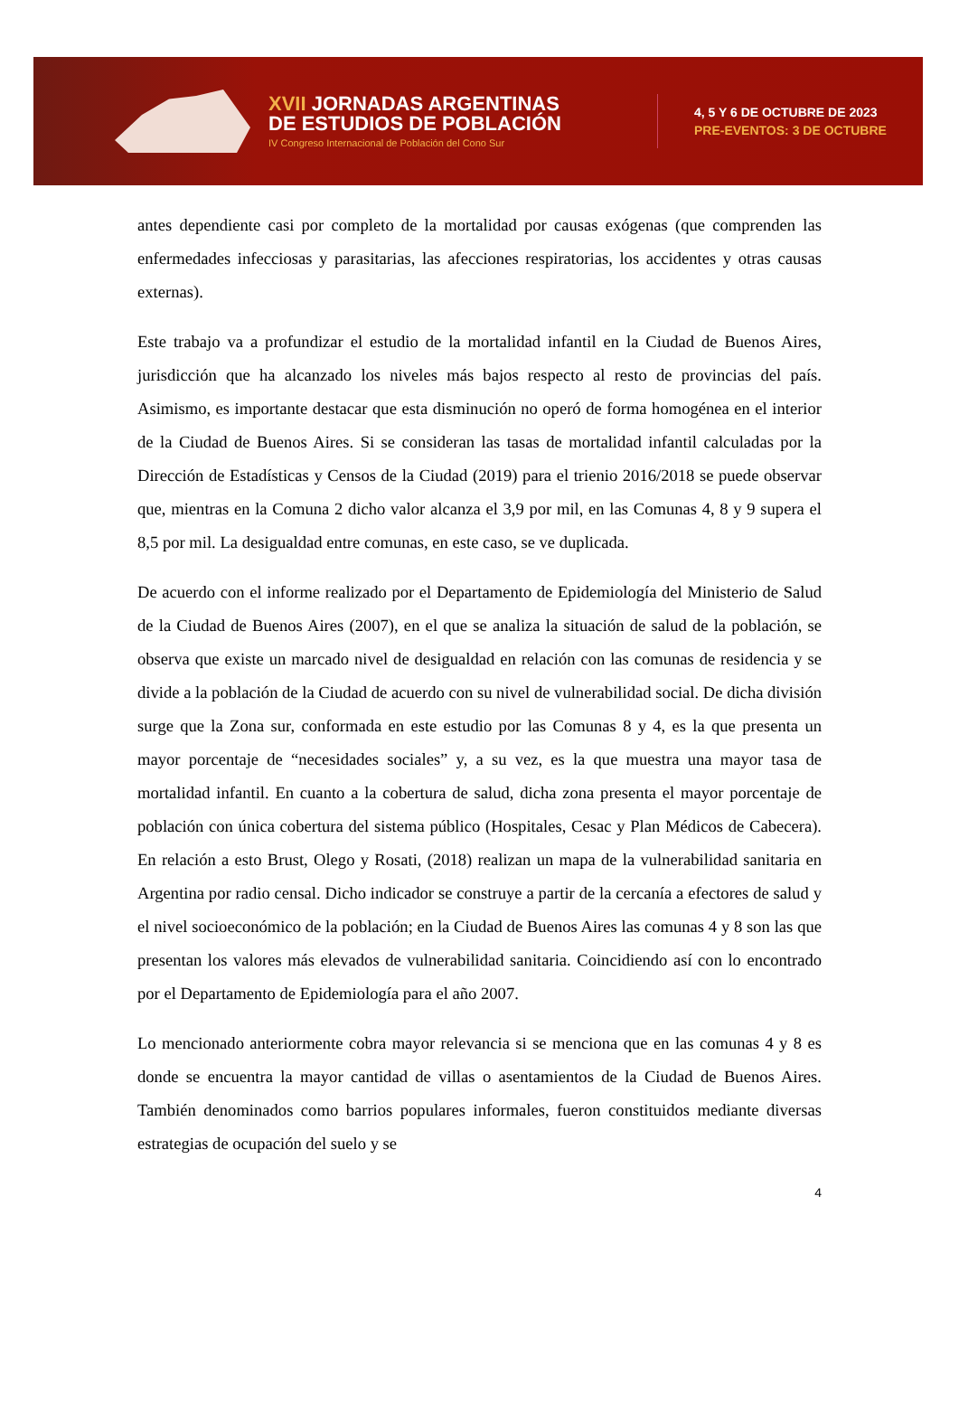XVII JORNADAS ARGENTINAS
DE ESTUDIOS DE POBLACIÓN
IV Congreso Internacional de Población del Cono Sur
4, 5 Y 6 DE OCTUBRE DE 2023
PRE-EVENTOS: 3 DE OCTUBRE
antes dependiente casi por completo de la mortalidad por causas exógenas (que comprenden las enfermedades infecciosas y parasitarias, las afecciones respiratorias, los accidentes y otras causas externas).
Este trabajo va a profundizar el estudio de la mortalidad infantil en la Ciudad de Buenos Aires, jurisdicción que ha alcanzado los niveles más bajos respecto al resto de provincias del país. Asimismo, es importante destacar que esta disminución no operó de forma homogénea en el interior de la Ciudad de Buenos Aires. Si se consideran las tasas de mortalidad infantil calculadas por la Dirección de Estadísticas y Censos de la Ciudad (2019) para el trienio 2016/2018 se puede observar que, mientras en la Comuna 2 dicho valor alcanza el 3,9 por mil, en las Comunas 4, 8 y 9 supera el 8,5 por mil. La desigualdad entre comunas, en este caso, se ve duplicada.
De acuerdo con el informe realizado por el Departamento de Epidemiología del Ministerio de Salud de la Ciudad de Buenos Aires (2007), en el que se analiza la situación de salud de la población, se observa que existe un marcado nivel de desigualdad en relación con las comunas de residencia y se divide a la población de la Ciudad de acuerdo con su nivel de vulnerabilidad social. De dicha división surge que la Zona sur, conformada en este estudio por las Comunas 8 y 4, es la que presenta un mayor porcentaje de “necesidades sociales” y, a su vez, es la que muestra una mayor tasa de mortalidad infantil. En cuanto a la cobertura de salud, dicha zona presenta el mayor porcentaje de población con única cobertura del sistema público (Hospitales, Cesac y Plan Médicos de Cabecera). En relación a esto Brust, Olego y Rosati, (2018) realizan un mapa de la vulnerabilidad sanitaria en Argentina por radio censal. Dicho indicador se construye a partir de la cercanía a efectores de salud y el nivel socioeconómico de la población; en la Ciudad de Buenos Aires las comunas 4 y 8 son las que presentan los valores más elevados de vulnerabilidad sanitaria. Coincidiendo así con lo encontrado por el Departamento de Epidemiología para el año 2007.
Lo mencionado anteriormente cobra mayor relevancia si se menciona que en las comunas 4 y 8 es donde se encuentra la mayor cantidad de villas o asentamientos de la Ciudad de Buenos Aires. También denominados como barrios populares informales, fueron constituidos mediante diversas estrategias de ocupación del suelo y se
4